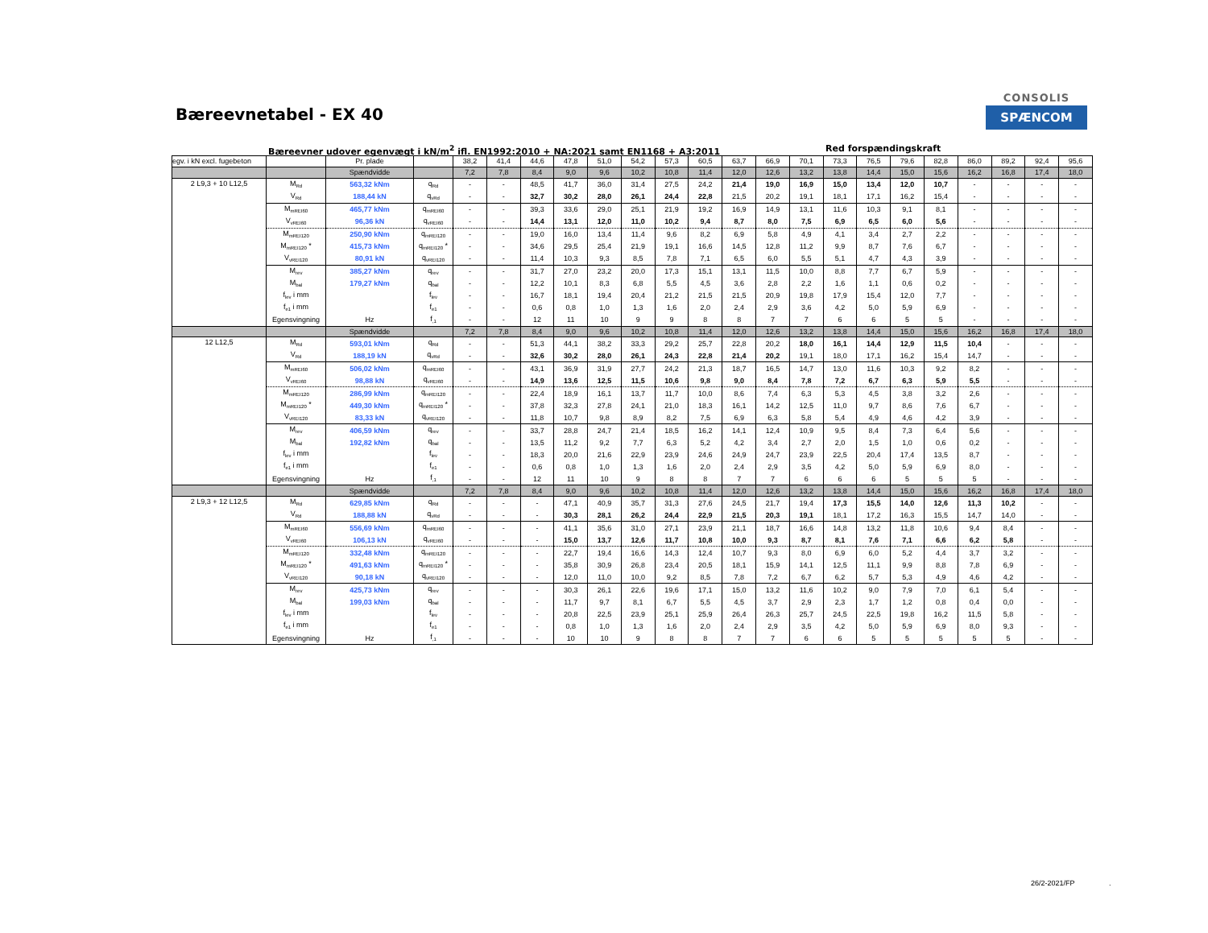Bæreevnetabel - EX 40
CONSOLIS
SPÆNCOM
Bæreevner udover egenvægt i kN/m<sup>2</sup> ifl. EN1992:2010 + NA:2021 samt EN1168 + A3:2011 Red forspændingskraft
| egv. i kN excl. fugebeton | | Pr. plade | | 38,2 | 41,4 | 44,6 | 47,8 | 51,0 | 54,2 | 57,3 | 60,5 | 63,7 | 66,9 | 70,1 | 73,3 | 76,5 | 79,6 | 82,8 | 86,0 | 89,2 | 92,4 | 95,6 |
| | | Spændvidde | | 7,2 | 7,8 | 8,4 | 9,0 | 9,6 | 10,2 | 10,8 | 11,4 | 12,0 | 12,6 | 13,2 | 13,8 | 14,4 | 15,0 | 15,6 | 16,2 | 16,8 | 17,4 | 18,0 |
| 2 L9,3 + 10 L12,5 | M<sub>Rd</sub> | 563,32 kNm | q<sub>Rd</sub> | - | - | 48,5 | 41,7 | 36,0 | 31,4 | 27,5 | 24,2 | 21,4 | 19,0 | 16,9 | 15,0 | 13,4 | 12,0 | 10,7 | - | - | - | - |
| | V<sub>Rd</sub> | 188,44 kN | q<sub>vRd</sub> | - | - | 32,7 | 30,2 | 28,0 | 26,1 | 24,4 | 22,8 | 21,5 | 20,2 | 19,1 | 18,1 | 17,1 | 16,2 | 15,4 | - | - | - | - |
| | M<sub>mREI60</sub> | 465,77 kNm | q<sub>mREI60</sub> | - | - | 39,3 | 33,6 | 29,0 | 25,1 | 21,9 | 19,2 | 16,9 | 14,9 | 13,1 | 11,6 | 10,3 | 9,1 | 8,1 | - | - | - | - |
| | V<sub>vREI60</sub> | 96,36 kN | q<sub>vREI60</sub> | - | - | 14,4 | 13,1 | 12,0 | 11,0 | 10,2 | 9,4 | 8,7 | 8,0 | 7,5 | 6,9 | 6,5 | 6,0 | 5,6 | - | - | - | - |
| | M<sub>mREI120</sub> | 250,90 kNm | q<sub>mREI120</sub> | - | - | 19,0 | 16,0 | 13,4 | 11,4 | 9,6 | 8,2 | 6,9 | 5,8 | 4,9 | 4,1 | 3,4 | 2,7 | 2,2 | - | - | - | - |
| | M<sub>mREI120</sub> * | 415,73 kNm | q<sub>mREI120</sub> * | - | - | 34,6 | 29,5 | 25,4 | 21,9 | 19,1 | 16,6 | 14,5 | 12,8 | 11,2 | 9,9 | 8,7 | 7,6 | 6,7 | - | - | - | - |
| | V<sub>vREI120</sub> | 80,91 kN | q<sub>vREI120</sub> | - | - | 11,4 | 10,3 | 9,3 | 8,5 | 7,8 | 7,1 | 6,5 | 6,0 | 5,5 | 5,1 | 4,7 | 4,3 | 3,9 | - | - | - | - |
| | M<sub>rev</sub> | 385,27 kNm | q<sub>rev</sub> | - | - | 31,7 | 27,0 | 23,2 | 20,0 | 17,3 | 15,1 | 13,1 | 11,5 | 10,0 | 8,8 | 7,7 | 6,7 | 5,9 | - | - | - | - |
| | M<sub>bal</sub> | 179,27 kNm | q<sub>bal</sub> | - | - | 12,2 | 10,1 | 8,3 | 6,8 | 5,5 | 4,5 | 3,6 | 2,8 | 2,2 | 1,6 | 1,1 | 0,6 | 0,2 | - | - | - | - |
| | f<sub>lev</sub> i mm | | f<sub>lev</sub> | - | - | 16,7 | 18,1 | 19,4 | 20,4 | 21,2 | 21,5 | 21,5 | 20,9 | 19,8 | 17,9 | 15,4 | 12,0 | 7,7 | - | - | - | - |
| | f<sub>e1</sub> i mm | | f<sub>e1</sub> | - | - | 0,6 | 0,8 | 1,0 | 1,3 | 1,6 | 2,0 | 2,4 | 2,9 | 3,6 | 4,2 | 5,0 | 5,9 | 6,9 | - | - | - | - |
| | Egensvingning | Hz | f<sub>,1</sub> | - | - | 12 | 11 | 10 | 9 | 9 | 8 | 8 | 7 | 7 | 6 | 6 | 5 | 5 | - | - | - | - |
| | | Spændvidde | | 7,2 | 7,8 | 8,4 | 9,0 | 9,6 | 10,2 | 10,8 | 11,4 | 12,0 | 12,6 | 13,2 | 13,8 | 14,4 | 15,0 | 15,6 | 16,2 | 16,8 | 17,4 | 18,0 |
| 12 L12,5 | M<sub>Rd</sub> | 593,01 kNm | q<sub>Rd</sub> | - | - | 51,3 | 44,1 | 38,2 | 33,3 | 29,2 | 25,7 | 22,8 | 20,2 | 18,0 | 16,1 | 14,4 | 12,9 | 11,5 | 10,4 | - | - | - |
| | V<sub>Rd</sub> | 188,19 kN | q<sub>vRd</sub> | - | - | 32,6 | 30,2 | 28,0 | 26,1 | 24,3 | 22,8 | 21,4 | 20,2 | 19,1 | 18,0 | 17,1 | 16,2 | 15,4 | 14,7 | - | - | - |
| | M<sub>mREI60</sub> | 506,02 kNm | q<sub>mREI60</sub> | - | - | 43,1 | 36,9 | 31,9 | 27,7 | 24,2 | 21,3 | 18,7 | 16,5 | 14,7 | 13,0 | 11,6 | 10,3 | 9,2 | 8,2 | - | - | - |
| | V<sub>vREI60</sub> | 98,88 kN | q<sub>vREI60</sub> | - | - | 14,9 | 13,6 | 12,5 | 11,5 | 10,6 | 9,8 | 9,0 | 8,4 | 7,8 | 7,2 | 6,7 | 6,3 | 5,9 | 5,5 | - | - | - |
| | M<sub>mREI120</sub> | 286,99 kNm | q<sub>mREI120</sub> | - | - | 22,4 | 18,9 | 16,1 | 13,7 | 11,7 | 10,0 | 8,6 | 7,4 | 6,3 | 5,3 | 4,5 | 3,8 | 3,2 | 2,6 | - | - | - |
| | M<sub>mREI120</sub> * | 449,30 kNm | q<sub>mREI120</sub> * | - | - | 37,8 | 32,3 | 27,8 | 24,1 | 21,0 | 18,3 | 16,1 | 14,2 | 12,5 | 11,0 | 9,7 | 8,6 | 7,6 | 6,7 | - | - | - |
| | V<sub>vREI120</sub> | 83,33 kN | q<sub>vREI120</sub> | - | - | 11,8 | 10,7 | 9,8 | 8,9 | 8,2 | 7,5 | 6,9 | 6,3 | 5,8 | 5,4 | 4,9 | 4,6 | 4,2 | 3,9 | - | - | - |
| | M<sub>rev</sub> | 406,59 kNm | q<sub>rev</sub> | - | - | 33,7 | 28,8 | 24,7 | 21,4 | 18,5 | 16,2 | 14,1 | 12,4 | 10,9 | 9,5 | 8,4 | 7,3 | 6,4 | 5,6 | - | - | - |
| | M<sub>bal</sub> | 192,82 kNm | q<sub>bal</sub> | - | - | 13,5 | 11,2 | 9,2 | 7,7 | 6,3 | 5,2 | 4,2 | 3,4 | 2,7 | 2,0 | 1,5 | 1,0 | 0,6 | 0,2 | - | - | - |
| | f<sub>lev</sub> i mm | | f<sub>lev</sub> | - | - | 18,3 | 20,0 | 21,6 | 22,9 | 23,9 | 24,6 | 24,9 | 24,7 | 23,9 | 22,5 | 20,4 | 17,4 | 13,5 | 8,7 | - | - | - |
| | f<sub>e1</sub> i mm | | f<sub>e1</sub> | - | - | 0,6 | 0,8 | 1,0 | 1,3 | 1,6 | 2,0 | 2,4 | 2,9 | 3,5 | 4,2 | 5,0 | 5,9 | 6,9 | 8,0 | - | - | - |
| | Egensvingning | Hz | f<sub>,1</sub> | - | - | 12 | 11 | 10 | 9 | 8 | 8 | 7 | 7 | 6 | 6 | 6 | 5 | 5 | 5 | - | - | - |
| | | Spændvidde | | 7,2 | 7,8 | 8,4 | 9,0 | 9,6 | 10,2 | 10,8 | 11,4 | 12,0 | 12,6 | 13,2 | 13,8 | 14,4 | 15,0 | 15,6 | 16,2 | 16,8 | 17,4 | 18,0 |
| 2 L9,3 + 12 L12,5 | M<sub>Rd</sub> | 629,85 kNm | q<sub>Rd</sub> | - | - | - | 47,1 | 40,9 | 35,7 | 31,3 | 27,6 | 24,5 | 21,7 | 19,4 | 17,3 | 15,5 | 14,0 | 12,6 | 11,3 | 10,2 | - | - |
| | V<sub>Rd</sub> | 188,88 kN | q<sub>vRd</sub> | - | - | - | 30,3 | 28,1 | 26,2 | 24,4 | 22,9 | 21,5 | 20,3 | 19,1 | 18,1 | 17,2 | 16,3 | 15,5 | 14,7 | 14,0 | - | - |
| | M<sub>mREI60</sub> | 556,69 kNm | q<sub>mREI60</sub> | - | - | - | 41,1 | 35,6 | 31,0 | 27,1 | 23,9 | 21,1 | 18,7 | 16,6 | 14,8 | 13,2 | 11,8 | 10,6 | 9,4 | 8,4 | - | - |
| | V<sub>vREI60</sub> | 106,13 kN | q<sub>vREI60</sub> | - | - | - | 15,0 | 13,7 | 12,6 | 11,7 | 10,8 | 10,0 | 9,3 | 8,7 | 8,1 | 7,6 | 7,1 | 6,6 | 6,2 | 5,8 | - | - |
| | M<sub>mREI120</sub> | 332,48 kNm | q<sub>mREI120</sub> | - | - | - | 22,7 | 19,4 | 16,6 | 14,3 | 12,4 | 10,7 | 9,3 | 8,0 | 6,9 | 6,0 | 5,2 | 4,4 | 3,7 | 3,2 | - | - |
| | M<sub>mREI120</sub> * | 491,63 kNm | q<sub>mREI120</sub> * | - | - | - | 35,8 | 30,9 | 26,8 | 23,4 | 20,5 | 18,1 | 15,9 | 14,1 | 12,5 | 11,1 | 9,9 | 8,8 | 7,8 | 6,9 | - | - |
| | V<sub>vREI120</sub> | 90,18 kN | q<sub>vREI120</sub> | - | - | - | 12,0 | 11,0 | 10,0 | 9,2 | 8,5 | 7,8 | 7,2 | 6,7 | 6,2 | 5,7 | 5,3 | 4,9 | 4,6 | 4,2 | - | - |
| | M<sub>rev</sub> | 425,73 kNm | q<sub>rev</sub> | - | - | - | 30,3 | 26,1 | 22,6 | 19,6 | 17,1 | 15,0 | 13,2 | 11,6 | 10,2 | 9,0 | 7,9 | 7,0 | 6,1 | 5,4 | - | - |
| | M<sub>bal</sub> | 199,03 kNm | q<sub>bal</sub> | - | - | - | 11,7 | 9,7 | 8,1 | 6,7 | 5,5 | 4,5 | 3,7 | 2,9 | 2,3 | 1,7 | 1,2 | 0,8 | 0,4 | 0,0 | - | - |
| | f<sub>lev</sub> i mm | | f<sub>lev</sub> | - | - | - | 20,8 | 22,5 | 23,9 | 25,1 | 25,9 | 26,4 | 26,3 | 25,7 | 24,5 | 22,5 | 19,8 | 16,2 | 11,5 | 5,8 | - | - |
| | f<sub>e1</sub> i mm | | f<sub>e1</sub> | - | - | - | 0,8 | 1,0 | 1,3 | 1,6 | 2,0 | 2,4 | 2,9 | 3,5 | 4,2 | 5,0 | 5,9 | 6,9 | 8,0 | 9,3 | - | - |
| | Egensvingning | Hz | f<sub>,1</sub> | - | - | - | 10 | 10 | 9 | 8 | 8 | 7 | 7 | 6 | 6 | 5 | 5 | 5 | 5 | 5 | - | - |
26/2-2021/FP .